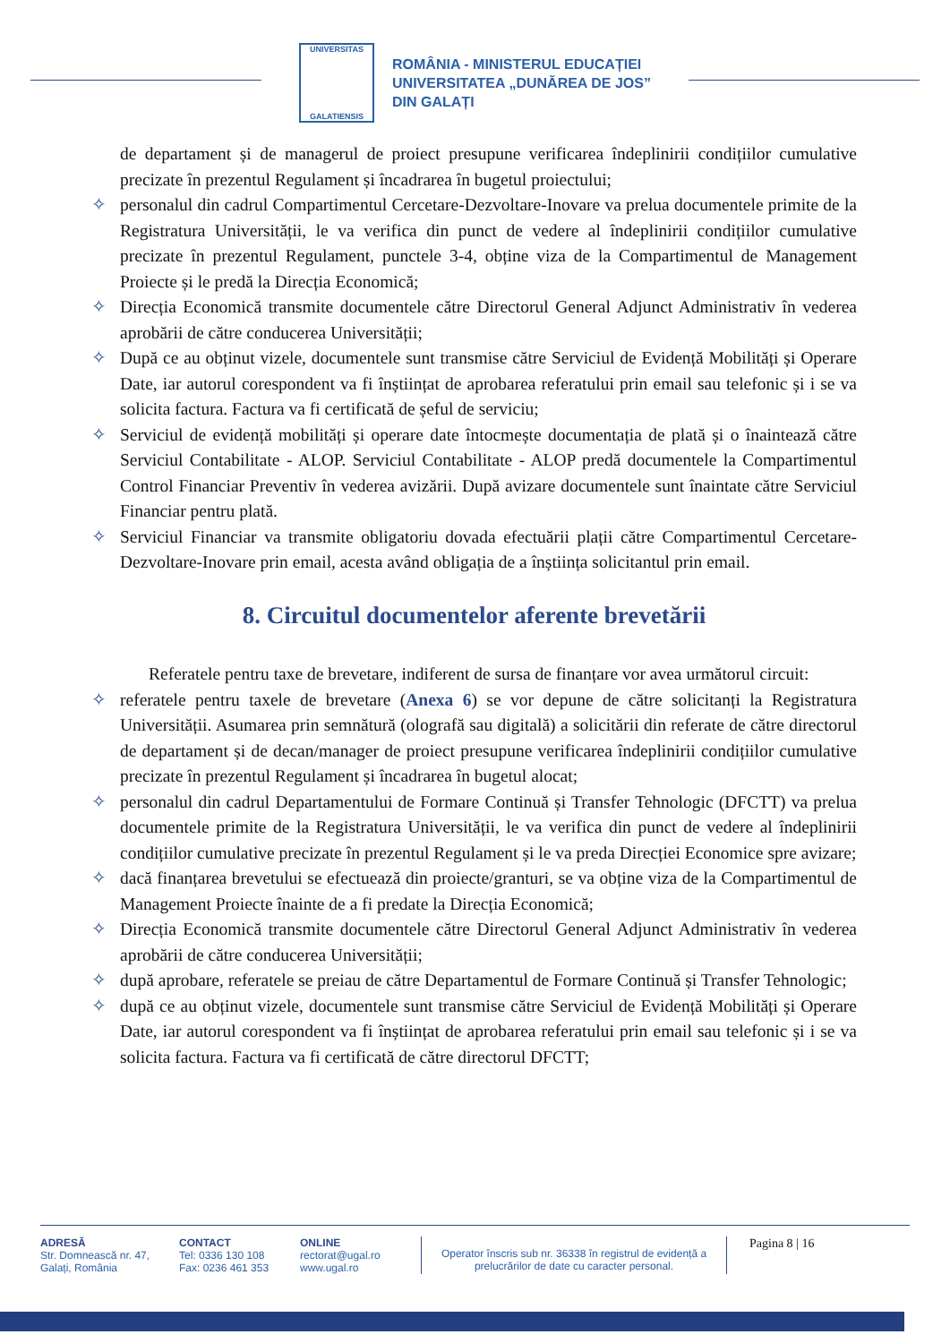UNIVERSITAS
GALATIENSIS
ROMÂNIA - MINISTERUL EDUCAȚIEI
UNIVERSITATEA „DUNĂREA DE JOS”
DIN GALAȚI
de departament și de managerul de proiect presupune verificarea îndeplinirii condițiilor cumulative precizate în prezentul Regulament și încadrarea în bugetul proiectului;
✧ personalul din cadrul Compartimentul Cercetare-Dezvoltare-Inovare va prelua documentele primite de la Registratura Universității, le va verifica din punct de vedere al îndeplinirii condițiilor cumulative precizate în prezentul Regulament, punctele 3-4, obține viza de la Compartimentul de Management Proiecte și le predă la Direcția Economică;
✧ Direcția Economică transmite documentele către Directorul General Adjunct Administrativ în vederea aprobării de către conducerea Universității;
✧ După ce au obținut vizele, documentele sunt transmise către Serviciul de Evidență Mobilități și Operare Date, iar autorul corespondent va fi înștiințat de aprobarea referatului prin email sau telefonic și i se va solicita factura. Factura va fi certificată de șeful de serviciu;
✧ Serviciul de evidență mobilități și operare date întocmește documentația de plată și o înaintează către Serviciul Contabilitate - ALOP. Serviciul Contabilitate - ALOP predă documentele la Compartimentul Control Financiar Preventiv în vederea avizării. După avizare documentele sunt înaintate către Serviciul Financiar pentru plată.
✧ Serviciul Financiar va transmite obligatoriu dovada efectuării plații către Compartimentul Cercetare-Dezvoltare-Inovare prin email, acesta având obligația de a înștiința solicitantul prin email.
8. Circuitul documentelor aferente brevetării
Referatele pentru taxe de brevetare, indiferent de sursa de finanțare vor avea următorul circuit:
✧ referatele pentru taxele de brevetare (Anexa 6) se vor depune de către solicitanți la Registratura Universității. Asumarea prin semnătură (olografă sau digitală) a solicitării din referate de către directorul de departament și de decan/manager de proiect presupune verificarea îndeplinirii condițiilor cumulative precizate în prezentul Regulament și încadrarea în bugetul alocat;
✧ personalul din cadrul Departamentului de Formare Continuă și Transfer Tehnologic (DFCTT) va prelua documentele primite de la Registratura Universității, le va verifica din punct de vedere al îndeplinirii condițiilor cumulative precizate în prezentul Regulament și le va preda Direcției Economice spre avizare;
✧ dacă finanțarea brevetului se efectuează din proiecte/granturi, se va obține viza de la Compartimentul de Management Proiecte înainte de a fi predate la Direcția Economică;
✧ Direcția Economică transmite documentele către Directorul General Adjunct Administrativ în vederea aprobării de către conducerea Universității;
✧ după aprobare, referatele se preiau de către Departamentul de Formare Continuă și Transfer Tehnologic;
✧ după ce au obținut vizele, documentele sunt transmise către Serviciul de Evidență Mobilități și Operare Date, iar autorul corespondent va fi înștiințat de aprobarea referatului prin email sau telefonic și i se va solicita factura. Factura va fi certificată de către directorul DFCTT;
ADRESĂ
Str. Domnească nr. 47,
Galați, România
CONTACT
Tel: 0336 130 108
Fax: 0236 461 353
ONLINE
rectorat@ugal.ro
www.ugal.ro
Operator înscris sub nr. 36338 în registrul de evidență a prelucrărilor de date cu caracter personal.
Pagina 8 | 16